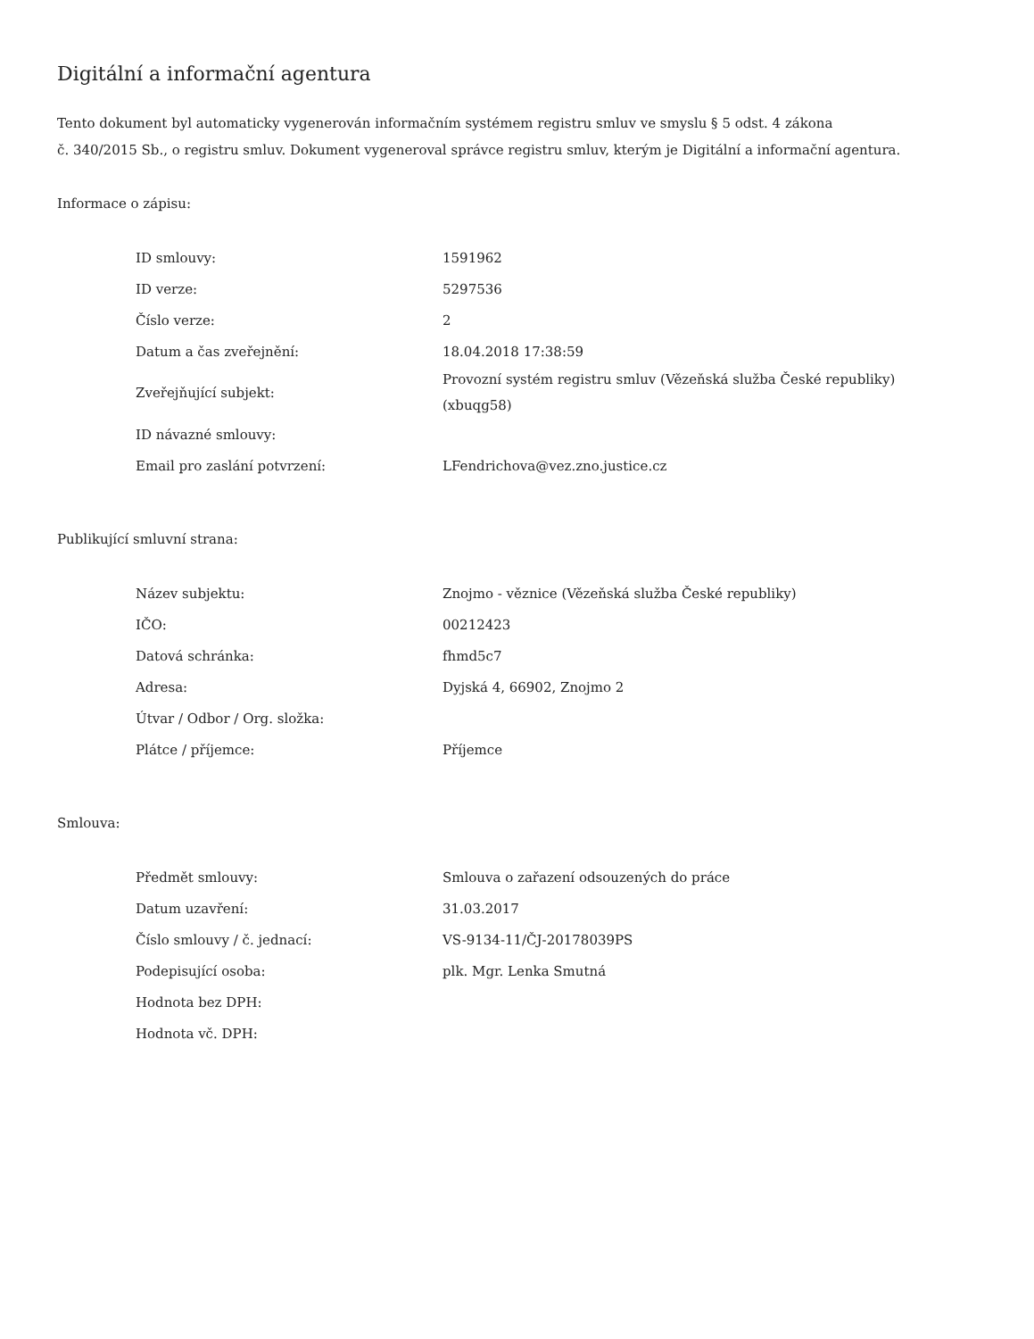Digitální a informační agentura
Tento dokument byl automaticky vygenerován informačním systémem registru smluv ve smyslu § 5 odst. 4 zákona
č. 340/2015 Sb., o registru smluv. Dokument vygeneroval správce registru smluv, kterým je Digitální a informační agentura.
Informace o zápisu:
| ID smlouvy: | 1591962 |
| ID verze: | 5297536 |
| Číslo verze: | 2 |
| Datum a čas zveřejnění: | 18.04.2018 17:38:59 |
| Zveřejňující subjekt: | Provozní systém registru smluv (Vězeňská služba České republiky) (xbuqg58) |
| ID návazné smlouvy: | |
| Email pro zaslání potvrzení: | LFendrichova@vez.zno.justice.cz |
Publikující smluvní strana:
| Název subjektu: | Znojmo - věznice (Vězeňská služba České republiky) |
| IČO: | 00212423 |
| Datová schránka: | fhmd5c7 |
| Adresa: | Dyjská 4, 66902, Znojmo 2 |
| Útvar / Odbor / Org. složka: | |
| Plátce / příjemce: | Příjemce |
Smlouva:
| Předmět smlouvy: | Smlouva o zařazení odsouzených do práce |
| Datum uzavření: | 31.03.2017 |
| Číslo smlouvy / č. jednací: | VS-9134-11/ČJ-20178039PS |
| Podepisující osoba: | plk. Mgr. Lenka Smutná |
| Hodnota bez DPH: | |
| Hodnota vč. DPH: | |